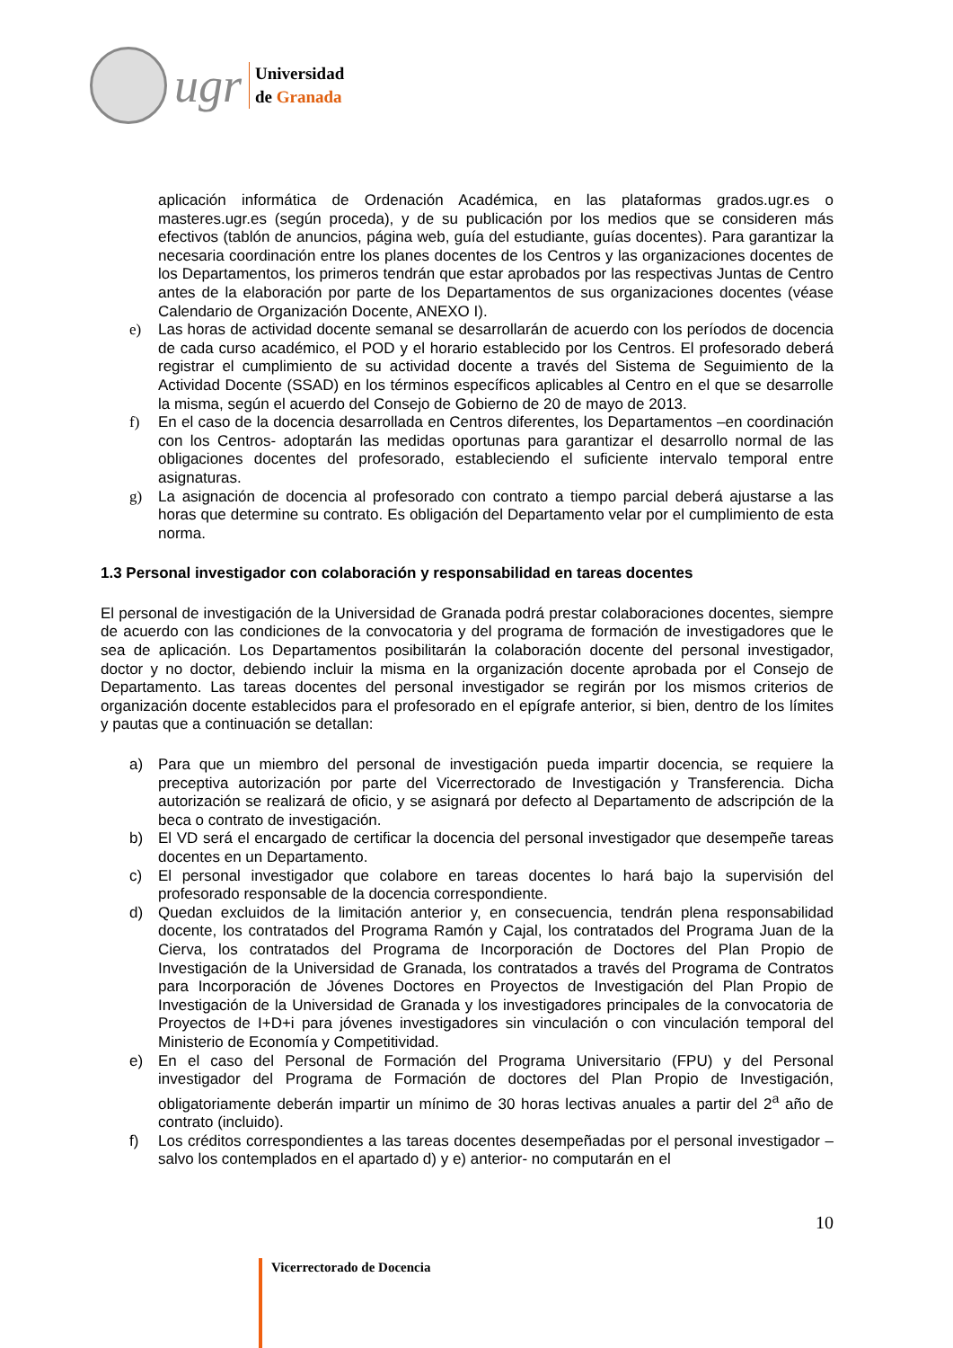ugr
Universidad
de Granada
aplicación informática de Ordenación Académica, en las plataformas grados.ugr.es o masteres.ugr.es (según proceda), y de su publicación por los medios que se consideren más efectivos (tablón de anuncios, página web, guía del estudiante, guías docentes). Para garantizar la necesaria coordinación entre los planes docentes de los Centros y las organizaciones docentes de los Departamentos, los primeros tendrán que estar aprobados por las respectivas Juntas de Centro antes de la elaboración por parte de los Departamentos de sus organizaciones docentes (véase Calendario de Organización Docente, ANEXO I).
e) Las horas de actividad docente semanal se desarrollarán de acuerdo con los períodos de docencia de cada curso académico, el POD y el horario establecido por los Centros. El profesorado deberá registrar el cumplimiento de su actividad docente a través del Sistema de Seguimiento de la Actividad Docente (SSAD) en los términos específicos aplicables al Centro en el que se desarrolle la misma, según el acuerdo del Consejo de Gobierno de 20 de mayo de 2013.
f) En el caso de la docencia desarrollada en Centros diferentes, los Departamentos –en coordinación con los Centros- adoptarán las medidas oportunas para garantizar el desarrollo normal de las obligaciones docentes del profesorado, estableciendo el suficiente intervalo temporal entre asignaturas.
g) La asignación de docencia al profesorado con contrato a tiempo parcial deberá ajustarse a las horas que determine su contrato. Es obligación del Departamento velar por el cumplimiento de esta norma.
1.3 Personal investigador con colaboración y responsabilidad en tareas docentes
El personal de investigación de la Universidad de Granada podrá prestar colaboraciones docentes, siempre de acuerdo con las condiciones de la convocatoria y del programa de formación de investigadores que le sea de aplicación. Los Departamentos posibilitarán la colaboración docente del personal investigador, doctor y no doctor, debiendo incluir la misma en la organización docente aprobada por el Consejo de Departamento. Las tareas docentes del personal investigador se regirán por los mismos criterios de organización docente establecidos para el profesorado en el epígrafe anterior, si bien, dentro de los límites y pautas que a continuación se detallan:
a) Para que un miembro del personal de investigación pueda impartir docencia, se requiere la preceptiva autorización por parte del Vicerrectorado de Investigación y Transferencia. Dicha autorización se realizará de oficio, y se asignará por defecto al Departamento de adscripción de la beca o contrato de investigación.
b) El VD será el encargado de certificar la docencia del personal investigador que desempeñe tareas docentes en un Departamento.
c) El personal investigador que colabore en tareas docentes lo hará bajo la supervisión del profesorado responsable de la docencia correspondiente.
d) Quedan excluidos de la limitación anterior y, en consecuencia, tendrán plena responsabilidad docente, los contratados del Programa Ramón y Cajal, los contratados del Programa Juan de la Cierva, los contratados del Programa de Incorporación de Doctores del Plan Propio de Investigación de la Universidad de Granada, los contratados a través del Programa de Contratos para Incorporación de Jóvenes Doctores en Proyectos de Investigación del Plan Propio de Investigación de la Universidad de Granada y los investigadores principales de la convocatoria de Proyectos de I+D+i para jóvenes investigadores sin vinculación o con vinculación temporal del Ministerio de Economía y Competitividad.
e) En el caso del Personal de Formación del Programa Universitario (FPU) y del Personal investigador del Programa de Formación de doctores del Plan Propio de Investigación, obligatoriamente deberán impartir un mínimo de 30 horas lectivas anuales a partir del 2<sup>a</sup> año de contrato (incluido).
f) Los créditos correspondientes a las tareas docentes desempeñadas por el personal investigador –salvo los contemplados en el apartado d) y e) anterior- no computarán en el
10
Vicerrectorado de Docencia